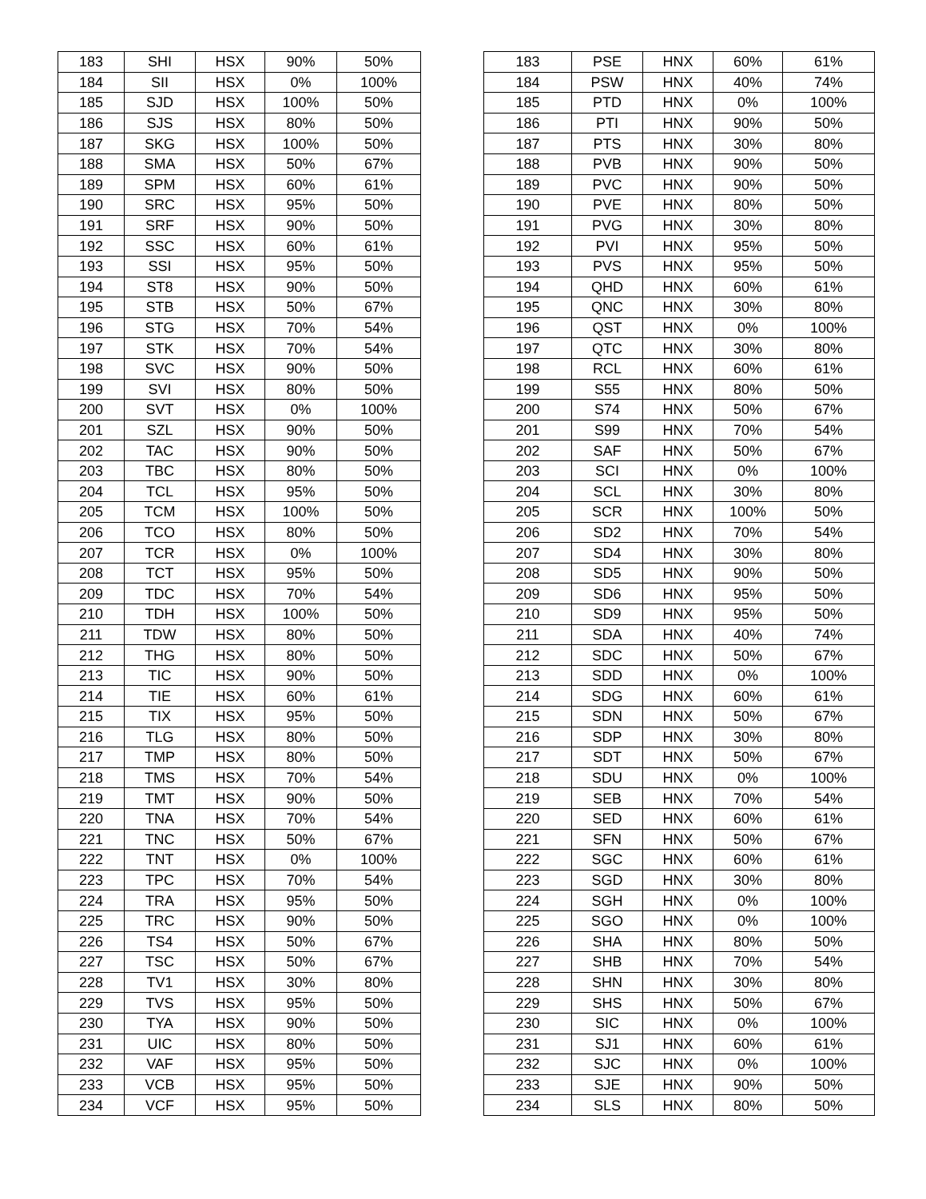| 183 | SHI | HSX | 90% | 50% |
| 184 | SII | HSX | 0% | 100% |
| 185 | SJD | HSX | 100% | 50% |
| 186 | SJS | HSX | 80% | 50% |
| 187 | SKG | HSX | 100% | 50% |
| 188 | SMA | HSX | 50% | 67% |
| 189 | SPM | HSX | 60% | 61% |
| 190 | SRC | HSX | 95% | 50% |
| 191 | SRF | HSX | 90% | 50% |
| 192 | SSC | HSX | 60% | 61% |
| 193 | SSI | HSX | 95% | 50% |
| 194 | ST8 | HSX | 90% | 50% |
| 195 | STB | HSX | 50% | 67% |
| 196 | STG | HSX | 70% | 54% |
| 197 | STK | HSX | 70% | 54% |
| 198 | SVC | HSX | 90% | 50% |
| 199 | SVI | HSX | 80% | 50% |
| 200 | SVT | HSX | 0% | 100% |
| 201 | SZL | HSX | 90% | 50% |
| 202 | TAC | HSX | 90% | 50% |
| 203 | TBC | HSX | 80% | 50% |
| 204 | TCL | HSX | 95% | 50% |
| 205 | TCM | HSX | 100% | 50% |
| 206 | TCO | HSX | 80% | 50% |
| 207 | TCR | HSX | 0% | 100% |
| 208 | TCT | HSX | 95% | 50% |
| 209 | TDC | HSX | 70% | 54% |
| 210 | TDH | HSX | 100% | 50% |
| 211 | TDW | HSX | 80% | 50% |
| 212 | THG | HSX | 80% | 50% |
| 213 | TIC | HSX | 90% | 50% |
| 214 | TIE | HSX | 60% | 61% |
| 215 | TIX | HSX | 95% | 50% |
| 216 | TLG | HSX | 80% | 50% |
| 217 | TMP | HSX | 80% | 50% |
| 218 | TMS | HSX | 70% | 54% |
| 219 | TMT | HSX | 90% | 50% |
| 220 | TNA | HSX | 70% | 54% |
| 221 | TNC | HSX | 50% | 67% |
| 222 | TNT | HSX | 0% | 100% |
| 223 | TPC | HSX | 70% | 54% |
| 224 | TRA | HSX | 95% | 50% |
| 225 | TRC | HSX | 90% | 50% |
| 226 | TS4 | HSX | 50% | 67% |
| 227 | TSC | HSX | 50% | 67% |
| 228 | TV1 | HSX | 30% | 80% |
| 229 | TVS | HSX | 95% | 50% |
| 230 | TYA | HSX | 90% | 50% |
| 231 | UIC | HSX | 80% | 50% |
| 232 | VAF | HSX | 95% | 50% |
| 233 | VCB | HSX | 95% | 50% |
| 234 | VCF | HSX | 95% | 50% |
| 183 | PSE | HNX | 60% | 61% |
| 184 | PSW | HNX | 40% | 74% |
| 185 | PTD | HNX | 0% | 100% |
| 186 | PTI | HNX | 90% | 50% |
| 187 | PTS | HNX | 30% | 80% |
| 188 | PVB | HNX | 90% | 50% |
| 189 | PVC | HNX | 90% | 50% |
| 190 | PVE | HNX | 80% | 50% |
| 191 | PVG | HNX | 30% | 80% |
| 192 | PVI | HNX | 95% | 50% |
| 193 | PVS | HNX | 95% | 50% |
| 194 | QHD | HNX | 60% | 61% |
| 195 | QNC | HNX | 30% | 80% |
| 196 | QST | HNX | 0% | 100% |
| 197 | QTC | HNX | 30% | 80% |
| 198 | RCL | HNX | 60% | 61% |
| 199 | S55 | HNX | 80% | 50% |
| 200 | S74 | HNX | 50% | 67% |
| 201 | S99 | HNX | 70% | 54% |
| 202 | SAF | HNX | 50% | 67% |
| 203 | SCI | HNX | 0% | 100% |
| 204 | SCL | HNX | 30% | 80% |
| 205 | SCR | HNX | 100% | 50% |
| 206 | SD2 | HNX | 70% | 54% |
| 207 | SD4 | HNX | 30% | 80% |
| 208 | SD5 | HNX | 90% | 50% |
| 209 | SD6 | HNX | 95% | 50% |
| 210 | SD9 | HNX | 95% | 50% |
| 211 | SDA | HNX | 40% | 74% |
| 212 | SDC | HNX | 50% | 67% |
| 213 | SDD | HNX | 0% | 100% |
| 214 | SDG | HNX | 60% | 61% |
| 215 | SDN | HNX | 50% | 67% |
| 216 | SDP | HNX | 30% | 80% |
| 217 | SDT | HNX | 50% | 67% |
| 218 | SDU | HNX | 0% | 100% |
| 219 | SEB | HNX | 70% | 54% |
| 220 | SED | HNX | 60% | 61% |
| 221 | SFN | HNX | 50% | 67% |
| 222 | SGC | HNX | 60% | 61% |
| 223 | SGD | HNX | 30% | 80% |
| 224 | SGH | HNX | 0% | 100% |
| 225 | SGO | HNX | 0% | 100% |
| 226 | SHA | HNX | 80% | 50% |
| 227 | SHB | HNX | 70% | 54% |
| 228 | SHN | HNX | 30% | 80% |
| 229 | SHS | HNX | 50% | 67% |
| 230 | SIC | HNX | 0% | 100% |
| 231 | SJ1 | HNX | 60% | 61% |
| 232 | SJC | HNX | 0% | 100% |
| 233 | SJE | HNX | 90% | 50% |
| 234 | SLS | HNX | 80% | 50% |